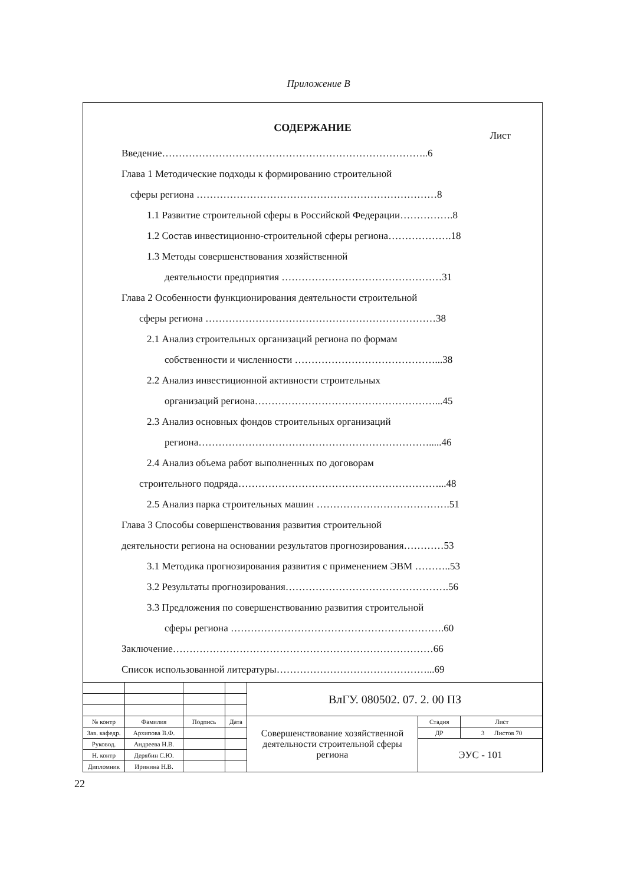Приложение В
СОДЕРЖАНИЕ
Лист
Введение……………………………………………………………………..6
Глава 1 Методические подходы к формированию строительной
сферы региона ………………………………………………………………8
1.1 Развитие строительной сферы в Российской Федерации…………….8
1.2 Состав инвестиционно-строительной сферы региона……………….18
1.3 Методы совершенствования хозяйственной
деятельности предприятия …………………………………………31
Глава 2 Особенности функционирования деятельности строительной
сферы региона ……………………………………………………………38
2.1 Анализ строительных организаций региона по формам
собственности и численности ……………………………………...38
2.2 Анализ инвестиционной активности строительных
организаций региона………………………………………………...45
2.3 Анализ основных фондов строительных организаций
региона…………………………………………………………….....46
2.4 Анализ объема работ выполненных по договорам
строительного подряда……………………………………………………...48
2.5 Анализ парка строительных машин ………………………………….51
Глава 3 Способы совершенствования развития строительной
деятельности региона на основании результатов прогнозирования…………53
3.1 Методика прогнозирования развития с применением ЭВМ ………..53
3.2 Результаты прогнозирования………………………………………….56
3.3 Предложения по совершенствованию развития строительной
сферы региона ……………………………………………………….60
Заключение……………………………………………………………………66
Список использованной литературы………………………………………...69
| | | | | ВлГУ. 080502. 07. 2. 00 ПЗ | | |
| № контр | Фамилия | Подпись | Дата | Совершенствование хозяйственной деятельности строительной сферы региона | Стадия | Лист |
| Зав. кафедр. | Архипова В.Ф. | | | | ДР | 3 Листов 70 |
| Руковод. | Андреева Н.В. | | | | ЭУС - 101 | |
| Н. контр | Дерябин С.Ю. | | | | | |
| Дипломник | Иринина Н.В. | | | | | |
22